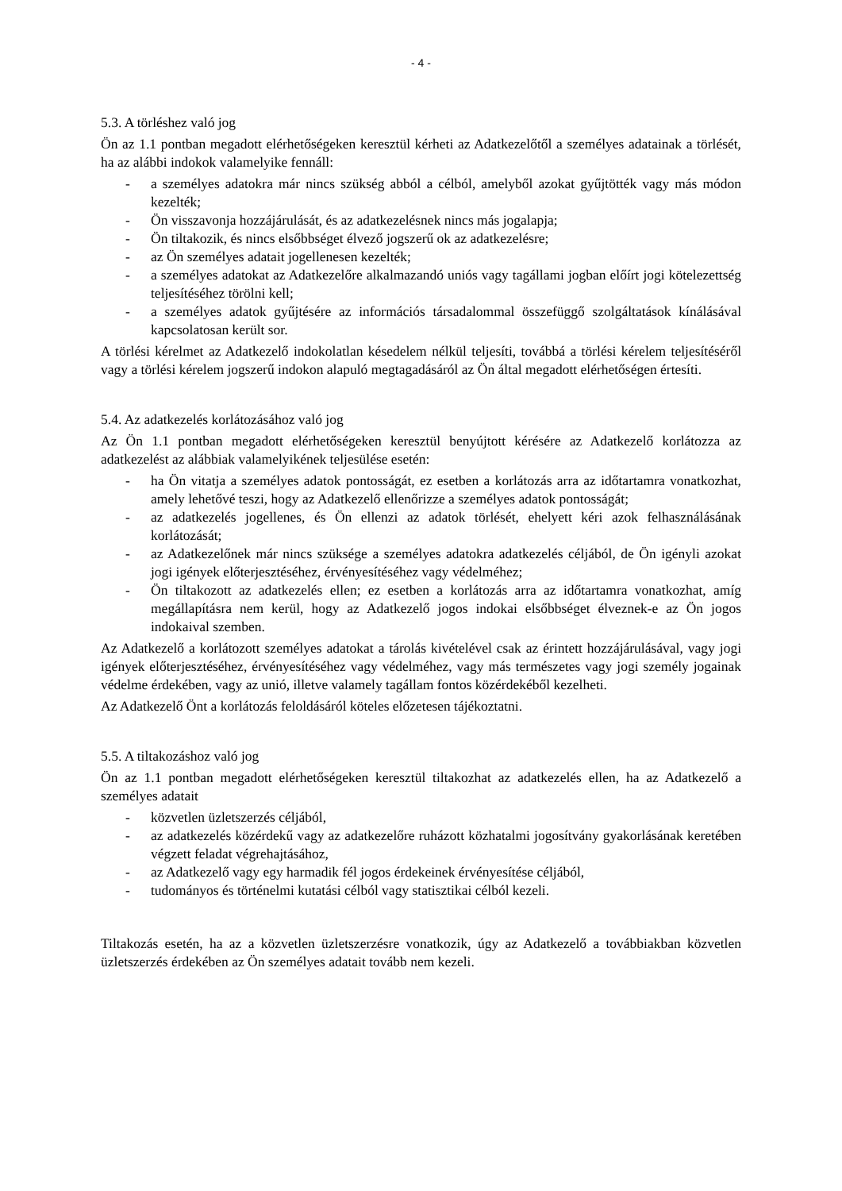- 4 -
5.3. A törléshez való jog
Ön az 1.1 pontban megadott elérhetőségeken keresztül kérheti az Adatkezelőtől a személyes adatainak a törlését, ha az alábbi indokok valamelyike fennáll:
- a személyes adatokra már nincs szükség abból a célból, amelyből azokat gyűjtötték vagy más módon kezelték;
- Ön visszavonja hozzájárulását, és az adatkezelésnek nincs más jogalapja;
- Ön tiltakozik, és nincs elsőbbséget élvező jogszerű ok az adatkezelésre;
- az Ön személyes adatait jogellenesen kezelték;
- a személyes adatokat az Adatkezelőre alkalmazandó uniós vagy tagállami jogban előírt jogi kötelezettség teljesítéséhez törölni kell;
- a személyes adatok gyűjtésére az információs társadalommal összefüggő szolgáltatások kínálásával kapcsolatosan került sor.
A törlési kérelmet az Adatkezelő indokolatlan késedelem nélkül teljesíti, továbbá a törlési kérelem teljesítéséről vagy a törlési kérelem jogszerű indokon alapuló megtagadásáról az Ön által megadott elérhetőségen értesíti.
5.4. Az adatkezelés korlátozásához való jog
Az Ön 1.1 pontban megadott elérhetőségeken keresztül benyújtott kérésére az Adatkezelő korlátozza az adatkezelést az alábbiak valamelyikének teljesülése esetén:
- ha Ön vitatja a személyes adatok pontosságát, ez esetben a korlátozás arra az időtartamra vonatkozhat, amely lehetővé teszi, hogy az Adatkezelő ellenőrizze a személyes adatok pontosságát;
- az adatkezelés jogellenes, és Ön ellenzi az adatok törlését, ehelyett kéri azok felhasználásának korlátozását;
- az Adatkezelőnek már nincs szüksége a személyes adatokra adatkezelés céljából, de Ön igényli azokat jogi igények előterjesztéséhez, érvényesítéséhez vagy védelméhez;
- Ön tiltakozott az adatkezelés ellen; ez esetben a korlátozás arra az időtartamra vonatkozhat, amíg megállapításra nem kerül, hogy az Adatkezelő jogos indokai elsőbbséget élveznek-e az Ön jogos indokaival szemben.
Az Adatkezelő a korlátozott személyes adatokat a tárolás kivételével csak az érintett hozzájárulásával, vagy jogi igények előterjesztéséhez, érvényesítéséhez vagy védelméhez, vagy más természetes vagy jogi személy jogainak védelme érdekében, vagy az unió, illetve valamely tagállam fontos közérdekéből kezelheti.
Az Adatkezelő Önt a korlátozás feloldásáról köteles előzetesen tájékoztatni.
5.5. A tiltakozáshoz való jog
Ön az 1.1 pontban megadott elérhetőségeken keresztül tiltakozhat az adatkezelés ellen, ha az Adatkezelő a személyes adatait
- közvetlen üzletszerzés céljából,
- az adatkezelés közérdekű vagy az adatkezelőre ruházott közhatalmi jogosítvány gyakorlásának keretében végzett feladat végrehajtásához,
- az Adatkezelő vagy egy harmadik fél jogos érdekeinek érvényesítése céljából,
- tudományos és történelmi kutatási célból vagy statisztikai célból kezeli.
Tiltakozás esetén, ha az a közvetlen üzletszerzésre vonatkozik, úgy az Adatkezelő a továbbiakban közvetlen üzletszerzés érdekében az Ön személyes adatait tovább nem kezeli.